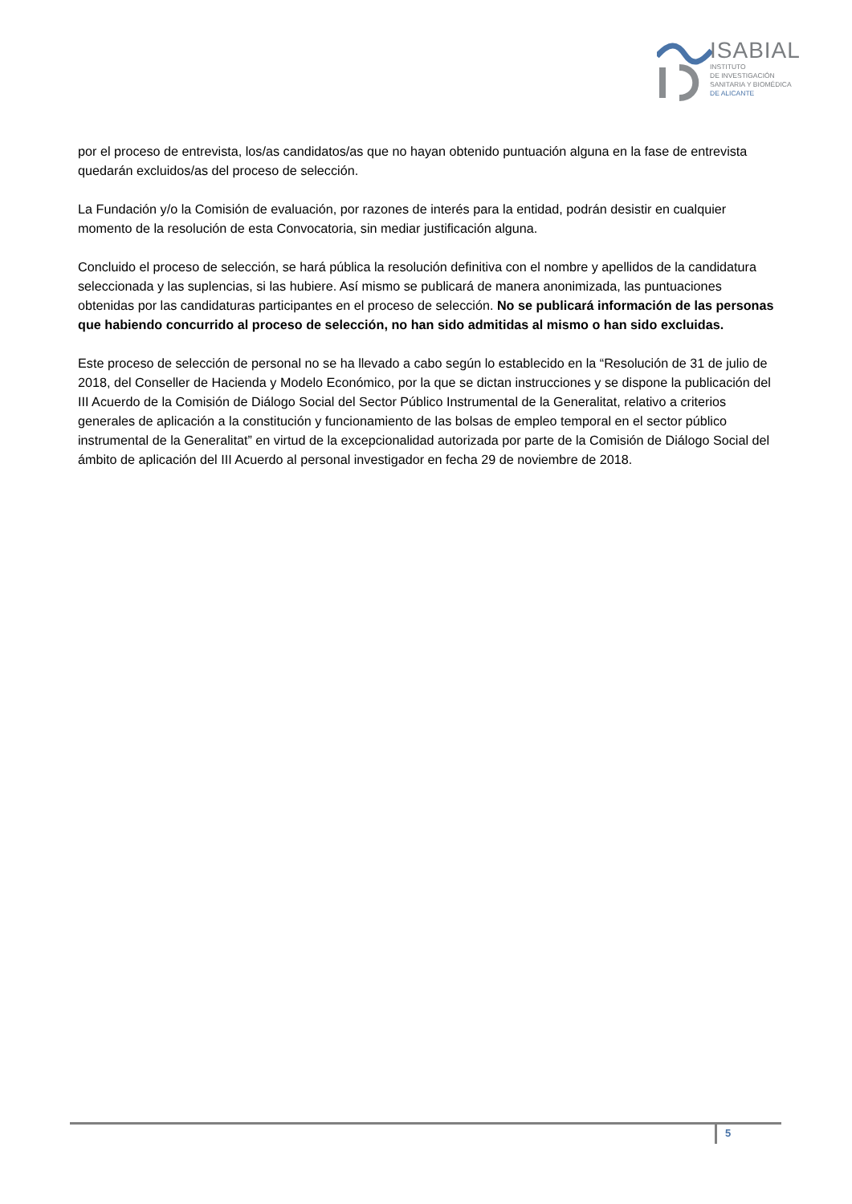ISABIAL
INSTITUTO
DE INVESTIGACIÓN
SANITARIA Y BIOMÉDICA
DE ALICANTE
por el proceso de entrevista, los/as candidatos/as que no hayan obtenido puntuación alguna en la fase de entrevista quedarán excluidos/as del proceso de selección.
La Fundación y/o la Comisión de evaluación, por razones de interés para la entidad, podrán desistir en cualquier momento de la resolución de esta Convocatoria, sin mediar justificación alguna.
Concluido el proceso de selección, se hará pública la resolución definitiva con el nombre y apellidos de la candidatura seleccionada y las suplencias, si las hubiere. Así mismo se publicará de manera anonimizada, las puntuaciones obtenidas por las candidaturas participantes en el proceso de selección. No se publicará información de las personas que habiendo concurrido al proceso de selección, no han sido admitidas al mismo o han sido excluidas.
Este proceso de selección de personal no se ha llevado a cabo según lo establecido en la “Resolución de 31 de julio de 2018, del Conseller de Hacienda y Modelo Económico, por la que se dictan instrucciones y se dispone la publicación del III Acuerdo de la Comisión de Diálogo Social del Sector Público Instrumental de la Generalitat, relativo a criterios generales de aplicación a la constitución y funcionamiento de las bolsas de empleo temporal en el sector público instrumental de la Generalitat” en virtud de la excepcionalidad autorizada por parte de la Comisión de Diálogo Social del ámbito de aplicación del III Acuerdo al personal investigador en fecha 29 de noviembre de 2018.
5